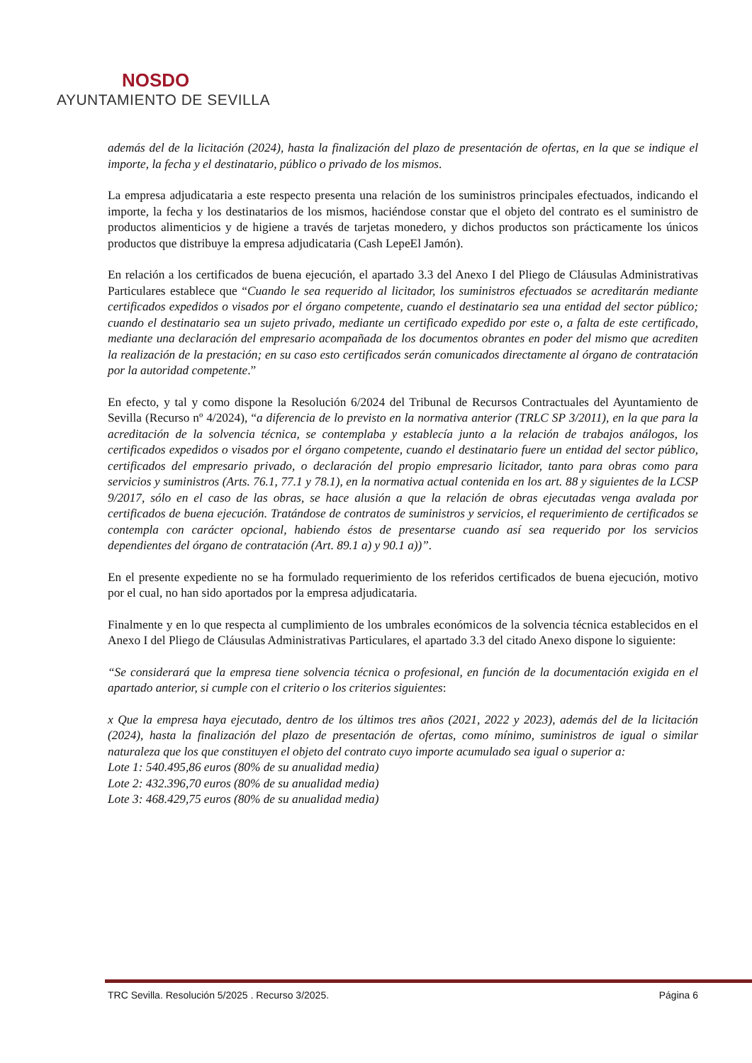NOSDO
AYUNTAMIENTO DE SEVILLA
además del de la licitación (2024), hasta la finalización del plazo de presentación de ofertas, en la que se indique el importe, la fecha y el destinatario, público o privado de los mismos.
La empresa adjudicataria a este respecto presenta una relación de los suministros principales efectuados, indicando el importe, la fecha y los destinatarios de los mismos, haciéndose constar que el objeto del contrato es el suministro de productos alimenticios y de higiene a través de tarjetas monedero, y dichos productos son prácticamente los únicos productos que distribuye la empresa adjudicataria (Cash LepeEl Jamón).
En relación a los certificados de buena ejecución, el apartado 3.3 del Anexo I del Pliego de Cláusulas Administrativas Particulares establece que “Cuando le sea requerido al licitador, los suministros efectuados se acreditarán mediante certificados expedidos o visados por el órgano competente, cuando el destinatario sea una entidad del sector público; cuando el destinatario sea un sujeto privado, mediante un certificado expedido por este o, a falta de este certificado, mediante una declaración del empresario acompañada de los documentos obrantes en poder del mismo que acrediten la realización de la prestación; en su caso esto certificados serán comunicados directamente al órgano de contratación por la autoridad competente.”
En efecto, y tal y como dispone la Resolución 6/2024 del Tribunal de Recursos Contractuales del Ayuntamiento de Sevilla (Recurso nº 4/2024), “a diferencia de lo previsto en la normativa anterior (TRLC SP 3/2011), en la que para la acreditación de la solvencia técnica, se contemplaba y establecía junto a la relación de trabajos análogos, los certificados expedidos o visados por el órgano competente, cuando el destinatario fuere un entidad del sector público, certificados del empresario privado, o declaración del propio empresario licitador, tanto para obras como para servicios y suministros (Arts. 76.1, 77.1 y 78.1), en la normativa actual contenida en los art. 88 y siguientes de la LCSP 9/2017, sólo en el caso de las obras, se hace alusión a que la relación de obras ejecutadas venga avalada por certificados de buena ejecución. Tratándose de contratos de suministros y servicios, el requerimiento de certificados se contempla con carácter opcional, habiendo éstos de presentarse cuando así sea requerido por los servicios dependientes del órgano de contratación (Art. 89.1 a) y 90.1 a))”.
En el presente expediente no se ha formulado requerimiento de los referidos certificados de buena ejecución, motivo por el cual, no han sido aportados por la empresa adjudicataria.
Finalmente y en lo que respecta al cumplimiento de los umbrales económicos de la solvencia técnica establecidos en el Anexo I del Pliego de Cláusulas Administrativas Particulares, el apartado 3.3 del citado Anexo dispone lo siguiente:
“Se considerará que la empresa tiene solvencia técnica o profesional, en función de la documentación exigida en el apartado anterior, si cumple con el criterio o los criterios siguientes:
x Que la empresa haya ejecutado, dentro de los últimos tres años (2021, 2022 y 2023), además del de la licitación (2024), hasta la finalización del plazo de presentación de ofertas, como mínimo, suministros de igual o similar naturaleza que los que constituyen el objeto del contrato cuyo importe acumulado sea igual o superior a:
Lote 1: 540.495,86 euros (80% de su anualidad media)
Lote 2: 432.396,70 euros (80% de su anualidad media)
Lote 3: 468.429,75 euros (80% de su anualidad media)
TRC Sevilla. Resolución 5/2025 . Recurso 3/2025. Página 6